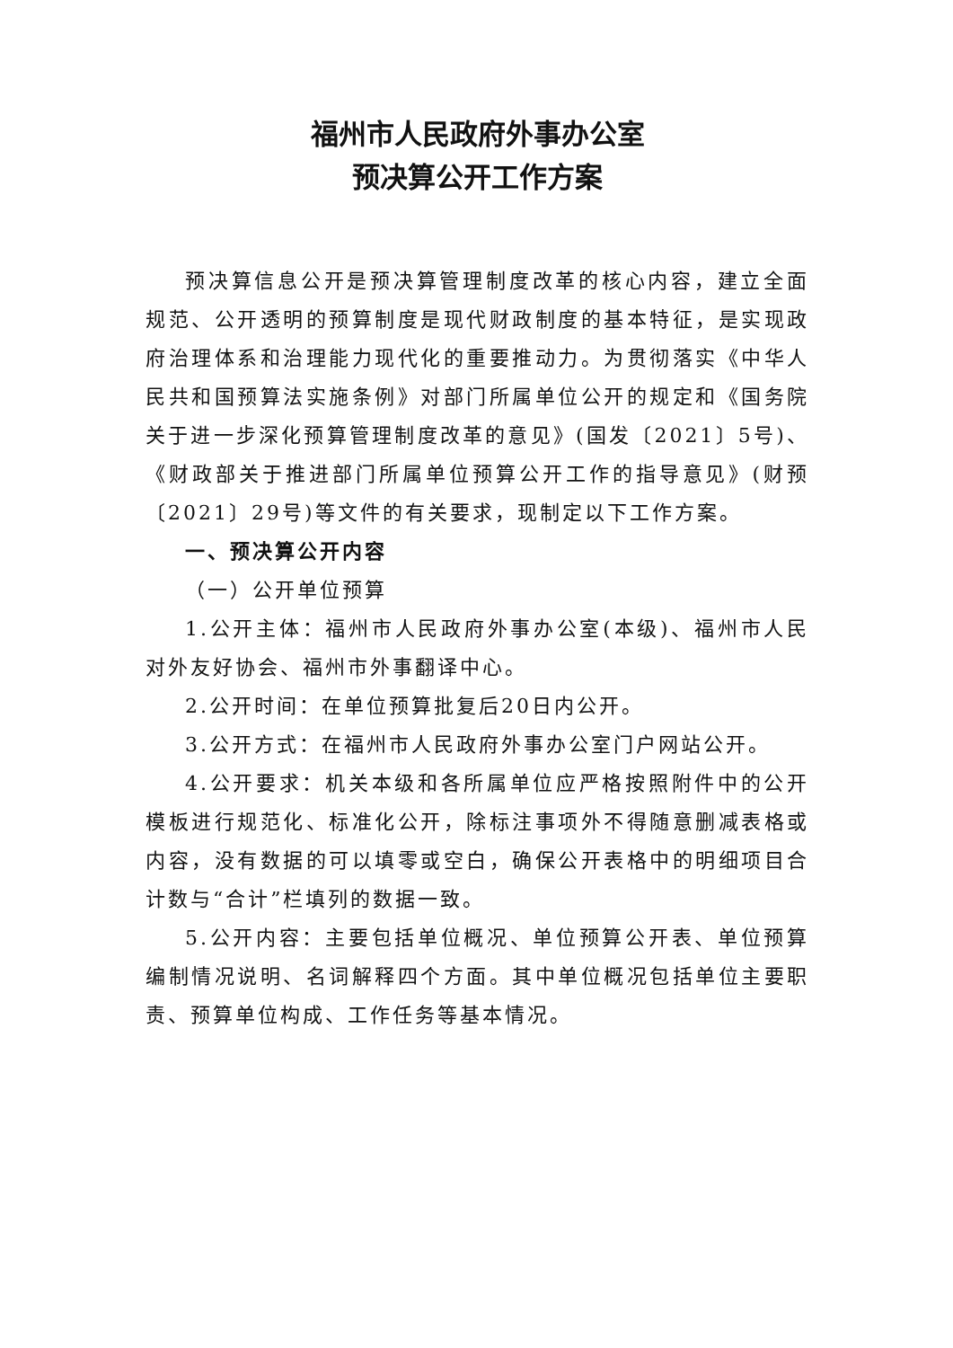福州市人民政府外事办公室
预决算公开工作方案
预决算信息公开是预决算管理制度改革的核心内容，建立全面规范、公开透明的预算制度是现代财政制度的基本特征，是实现政府治理体系和治理能力现代化的重要推动力。为贯彻落实《中华人民共和国预算法实施条例》对部门所属单位公开的规定和《国务院关于进一步深化预算管理制度改革的意见》(国发〔2021〕5号)、《财政部关于推进部门所属单位预算公开工作的指导意见》(财预〔2021〕29号)等文件的有关要求，现制定以下工作方案。
一、预决算公开内容
（一）公开单位预算
1.公开主体：福州市人民政府外事办公室(本级)、福州市人民对外友好协会、福州市外事翻译中心。
2.公开时间：在单位预算批复后20日内公开。
3.公开方式：在福州市人民政府外事办公室门户网站公开。
4.公开要求：机关本级和各所属单位应严格按照附件中的公开模板进行规范化、标准化公开，除标注事项外不得随意删减表格或内容，没有数据的可以填零或空白，确保公开表格中的明细项目合计数与“合计”栏填列的数据一致。
5.公开内容：主要包括单位概况、单位预算公开表、单位预算编制情况说明、名词解释四个方面。其中单位概况包括单位主要职责、预算单位构成、工作任务等基本情况。